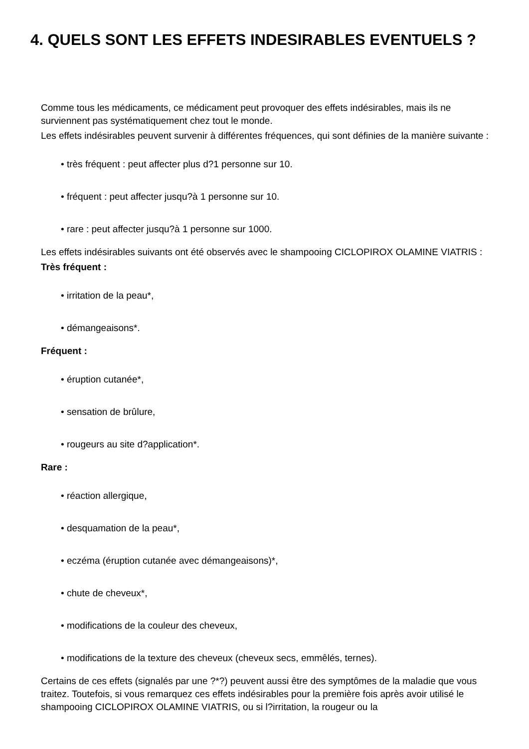4. QUELS SONT LES EFFETS INDESIRABLES EVENTUELS ?
Comme tous les médicaments, ce médicament peut provoquer des effets indésirables, mais ils ne surviennent pas systématiquement chez tout le monde.
Les effets indésirables peuvent survenir à différentes fréquences, qui sont définies de la manière suivante :
• très fréquent : peut affecter plus d?1 personne sur 10.
• fréquent : peut affecter jusqu?à 1 personne sur 10.
• rare : peut affecter jusqu?à 1 personne sur 1000.
Les effets indésirables suivants ont été observés avec le shampooing CICLOPIROX OLAMINE VIATRIS :
Très fréquent :
• irritation de la peau*,
• démangeaisons*.
Fréquent :
• éruption cutanée*,
• sensation de brûlure,
• rougeurs au site d?application*.
Rare :
• réaction allergique,
• desquamation de la peau*,
• eczéma (éruption cutanée avec démangeaisons)*,
• chute de cheveux*,
• modifications de la couleur des cheveux,
• modifications de la texture des cheveux (cheveux secs, emmêlés, ternes).
Certains de ces effets (signalés par une ?*?) peuvent aussi être des symptômes de la maladie que vous traitez. Toutefois, si vous remarquez ces effets indésirables pour la première fois après avoir utilisé le shampooing CICLOPIROX OLAMINE VIATRIS, ou si l?irritation, la rougeur ou la